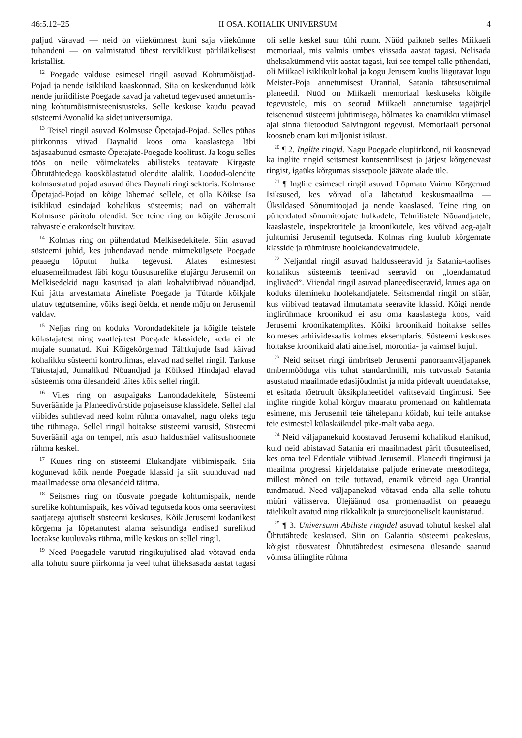46:5.12–25 II OSA. KOHALIK UNIVERSUM 4
paljud väravad — neid on viiekümnest kuni saja viiekümne tuhandeni — on valmistatud ühest terviklikust pärliläikelisest kristallist.
<sup>12</sup> Poegade valduse esimesel ringil asuvad Kohtumõistjad-Pojad ja nende isiklikud kaaskonnad. Siia on keskendunud kõik nende juriidiliste Poegade kavad ja vahetud tegevused annetumis- ning kohtumõistmisteenistusteks. Selle keskuse kaudu peavad süsteemi Avonalid ka sidet universumiga.
<sup>13</sup> Teisel ringil asuvad Kolmsuse Õpetajad-Pojad. Selles pühas piirkonnas viivad Daynalid koos oma kaaslastega läbi äsjasaabunud esmaste Õpetajate-Poegade koolitust. Ja kogu selles töös on neile võimekateks abilisteks teatavate Kirgaste Õhtutähtedega kooskõlastatud olendite alaliik. Loodud-olendite kolmsustatud pojad asuvad ühes Daynali ringi sektoris. Kolmsuse Õpetajad-Pojad on kõige lähemad sellele, et olla Kõikse Isa isiklikud esindajad kohalikus süsteemis; nad on vähemalt Kolmsuse päritolu olendid. See teine ring on kõigile Jerusemi rahvastele erakordselt huvitav.
<sup>14</sup> Kolmas ring on pühendatud Melkisedekitele. Siin asuvad süsteemi juhid, kes juhendavad nende mitmekülgsete Poegade peaaegu lõputut hulka tegevusi. Alates esimestest eluasemeilmadest läbi kogu tõususurelike elujärgu Jerusemil on Melkisedekid nagu kasuisad ja alati kohalviibivad nõuandjad. Kui jätta arvestamata Aineliste Poegade ja Tütarde kõikjale ulatuv tegutsemine, võiks isegi öelda, et nende mõju on Jerusemil valdav.
<sup>15</sup> Neljas ring on koduks Vorondadekitele ja kõigile teistele külastajatest ning vaatlejatest Poegade klassidele, keda ei ole mujale suunatud. Kui Kõigekõrgemad Tähtkujude Isad käivad kohalikku süsteemi kontrollimas, elavad nad sellel ringil. Tarkuse Täiustajad, Jumalikud Nõuandjad ja Kõiksed Hindajad elavad süsteemis oma ülesandeid täites kõik sellel ringil.
<sup>16</sup> Viies ring on asupaigaks Lanondadekitele, Süsteemi Suveräänide ja Planeedivürstide pojaseisuse klassidele. Sellel alal viibides suhtlevad need kolm rühma omavahel, nagu oleks tegu ühe rühmaga. Sellel ringil hoitakse süsteemi varusid, Süsteemi Suveräänil aga on tempel, mis asub haldusmäel valitsushoonete rühma keskel.
<sup>17</sup> Kuues ring on süsteemi Elukandjate viibimispaik. Siia kogunevad kõik nende Poegade klassid ja siit suunduvad nad maailmadesse oma ülesandeid täitma.
<sup>18</sup> Seitsmes ring on tõusvate poegade kohtumispaik, nende surelike kohtumispaik, kes võivad tegutseda koos oma seeravitest saatjatega ajutiselt süsteemi keskuses. Kõik Jerusemi kodanikest kõrgema ja lõpetanutest alama seisundiga endised surelikud loetakse kuuluvaks rühma, mille keskus on sellel ringil.
<sup>19</sup> Need Poegadele varutud ringikujulised alad võtavad enda alla tohutu suure piirkonna ja veel tuhat üheksasada aastat tagasi oli selle keskel suur tühi ruum. Nüüd paikneb selles Miikaeli memoriaal, mis valmis umbes viissada aastat tagasi. Nelisada üheksakümmend viis aastat tagasi, kui see tempel talle pühendati, oli Miikael isiklikult kohal ja kogu Jerusem kuulis liigutavat lugu Meister-Poja annetumisest Urantial, Satania tähtsusetuimal planeedil. Nüüd on Miikaeli memoriaal keskuseks kõigile tegevustele, mis on seotud Miikaeli annetumise tagajärjel teisenenud süsteemi juhtimisega, hõlmates ka enamikku viimasel ajal sinna ületoodud Salvingtoni tegevusi. Memoriaali personal koosneb enam kui miljonist isikust.
<sup>20</sup> ¶ 2. Inglite ringid. Nagu Poegade elupiirkond, nii koosnevad ka inglite ringid seitsmest kontsentrilisest ja järjest kõrgenevast ringist, igaüks kõrgumas sissepoole jäävate alade üle.
<sup>21</sup> ¶ Inglite esimesel ringil asuvad Lõpmatu Vaimu Kõrgemad Isiksused, kes võivad olla lähetatud keskusmaailma — Üksildased Sõnumitoojad ja nende kaaslased. Teine ring on pühendatud sõnumitoojate hulkadele, Tehnilistele Nõuandjatele, kaaslastele, inspektoritele ja kroonikutele, kes võivad aeg-ajalt juhtumisi Jerusemil tegutseda. Kolmas ring kuulub kõrgemate klasside ja rühmituste hoolekandevaimudele.
<sup>22</sup> Neljandal ringil asuvad haldusseeravid ja Satania-taolises kohalikus süsteemis teenivad seeravid on „loendamatud ingliväed”. Viiendal ringil asuvad planeediseeravid, kuues aga on koduks ülemineku hoolekandjatele. Seitsmendal ringil on sfäär, kus viibivad teatavad ilmutamata seeravite klassid. Kõigi nende inglirühmade kroonikud ei asu oma kaaslastega koos, vaid Jerusemi kroonikatemplites. Kõiki kroonikaid hoitakse selles kolmeses arhiividesaalis kolmes eksemplaris. Süsteemi keskuses hoitakse kroonikaid alati ainelisel, morontia- ja vaimsel kujul.
<sup>23</sup> Neid seitset ringi ümbritseb Jerusemi panoraamväljapanek ümbermõõduga viis tuhat standardmiili, mis tutvustab Satania asustatud maailmade edasijõudmist ja mida pidevalt uuendatakse, et esitada tõetruult üksikplaneetidel valitsevaid tingimusi. See inglite ringide kohal kõrguv määratu promenaad on kahtlemata esimene, mis Jerusemil teie tähelepanu köidab, kui teile antakse teie esimestel külaskäikudel pike-malt vaba aega.
<sup>24</sup> Neid väljapanekuid koostavad Jerusemi kohalikud elanikud, kuid neid abistavad Satania eri maailmadest pärit tõusuteelised, kes oma teel Edentiale viibivad Jerusemil. Planeedi tingimusi ja maailma progressi kirjeldatakse paljude erinevate meetoditega, millest mõned on teile tuttavad, enamik võtteid aga Urantial tundmatud. Need väljapanekud võtavad enda alla selle tohutu müüri välisserva. Ülejäänud osa promenaadist on peaaegu täielikult avatud ning rikkalikult ja suurejooneliselt kaunistatud.
<sup>25</sup> ¶ 3. Universumi Abiliste ringidel asuvad tohutul keskel alal Õhtutähtede keskused. Siin on Galantia süsteemi peakeskus, kõigist tõusvatest Õhtutähtedest esimesena ülesande saanud võimsa üliinglite rühma